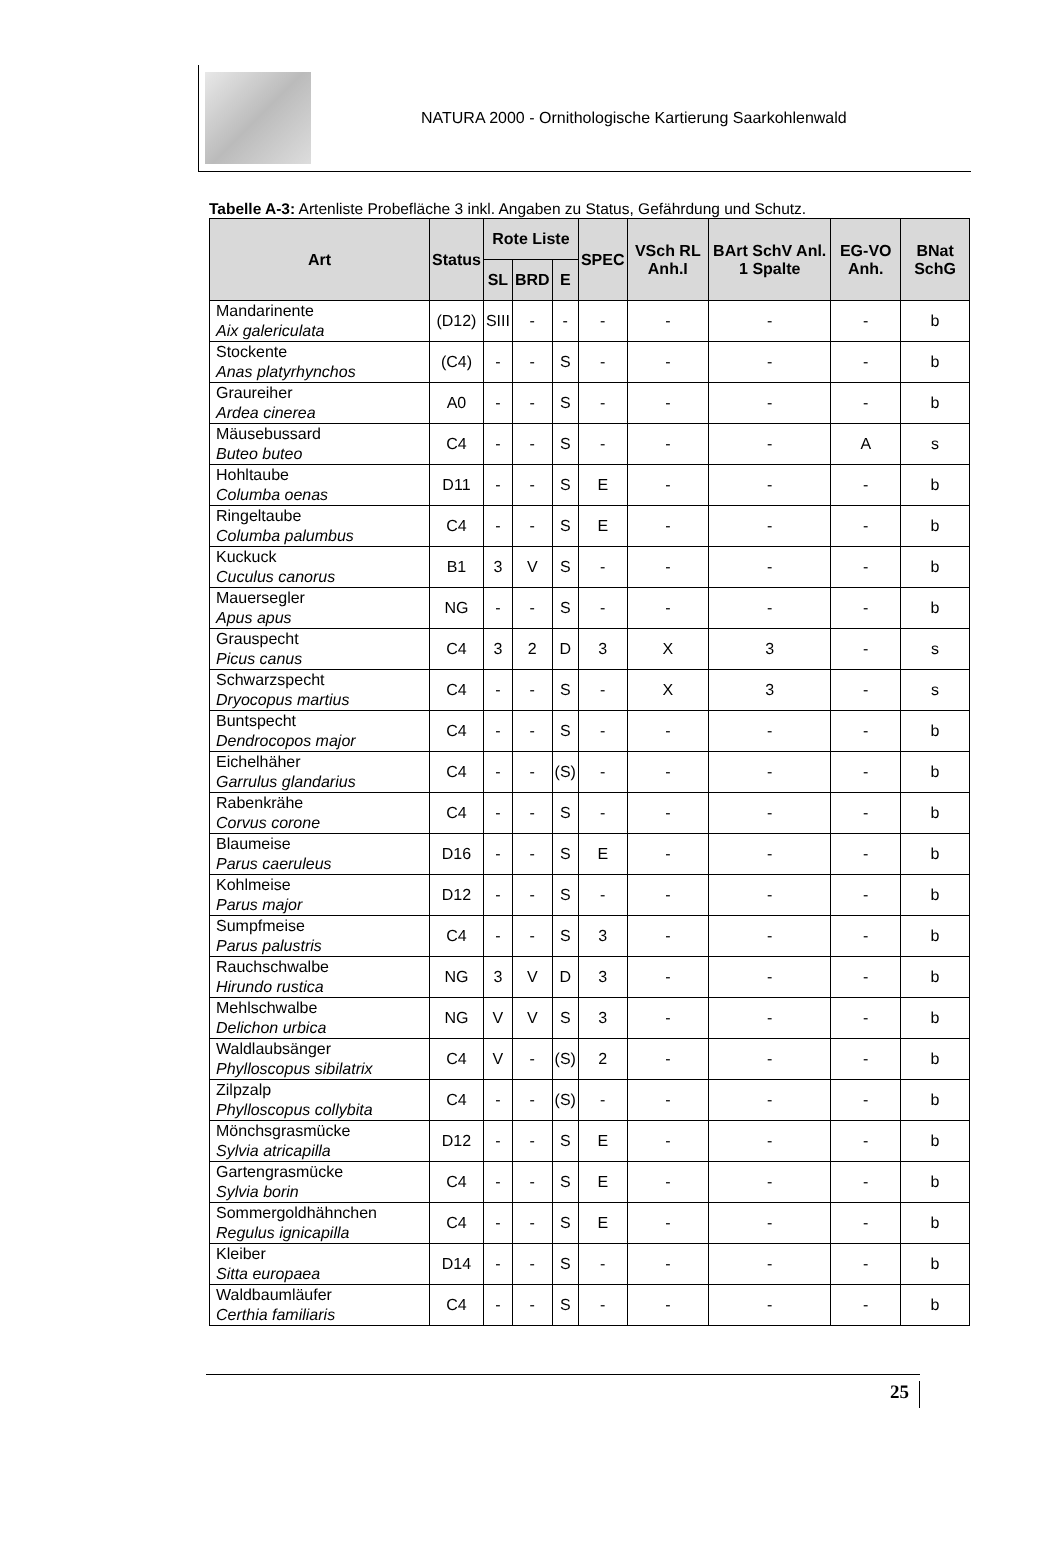NATURA 2000 - Ornithologische Kartierung Saarkohlenwald
Tabelle A-3: Artenliste Probefläche 3 inkl. Angaben zu Status, Gefährdung und Schutz.
| Art | Status | Rote Liste | | | SPEC | VSch RL Anh.I | BArt SchV Anl. 1 Spalte | EG-VO Anh. | BNat SchG |
| --- | --- | --- | --- | --- | --- | --- | --- | --- | --- |
| | | SL | BRD | E | | | | | |
| Mandarinente Aix galericulata | (D12) | SIII | - | - | - | - | - | - | b |
| Stockente Anas platyrhynchos | (C4) | - | - | S | - | - | - | - | b |
| Graureiher Ardea cinerea | A0 | - | - | S | - | - | - | - | b |
| Mäusebussard Buteo buteo | C4 | - | - | S | - | - | - | A | s |
| Hohltaube Columba oenas | D11 | - | - | S | E | - | - | - | b |
| Ringeltaube Columba palumbus | C4 | - | - | S | E | - | - | - | b |
| Kuckuck Cuculus canorus | B1 | 3 | V | S | - | - | - | - | b |
| Mauersegler Apus apus | NG | - | - | S | - | - | - | - | b |
| Grauspecht Picus canus | C4 | 3 | 2 | D | 3 | X | 3 | - | s |
| Schwarzspecht Dryocopus martius | C4 | - | - | S | - | X | 3 | - | s |
| Buntspecht Dendrocopos major | C4 | - | - | S | - | - | - | - | b |
| Eichelhäher Garrulus glandarius | C4 | - | - | (S) | - | - | - | - | b |
| Rabenkrähe Corvus corone | C4 | - | - | S | - | - | - | - | b |
| Blaumeise Parus caeruleus | D16 | - | - | S | E | - | - | - | b |
| Kohlmeise Parus major | D12 | - | - | S | - | - | - | - | b |
| Sumpfmeise Parus palustris | C4 | - | - | S | 3 | - | - | - | b |
| Rauchschwalbe Hirundo rustica | NG | 3 | V | D | 3 | - | - | - | b |
| Mehlschwalbe Delichon urbica | NG | V | V | S | 3 | - | - | - | b |
| Waldlaubsänger Phylloscopus sibilatrix | C4 | V | - | (S) | 2 | - | - | - | b |
| Zilpzalp Phylloscopus collybita | C4 | - | - | (S) | - | - | - | - | b |
| Mönchsgrasmücke Sylvia atricapilla | D12 | - | - | S | E | - | - | - | b |
| Gartengrasmücke Sylvia borin | C4 | - | - | S | E | - | - | - | b |
| Sommergoldhähnchen Regulus ignicapilla | C4 | - | - | S | E | - | - | - | b |
| Kleiber Sitta europaea | D14 | - | - | S | - | - | - | - | b |
| Waldbaumläufer Certhia familiaris | C4 | - | - | S | - | - | - | - | b |
25